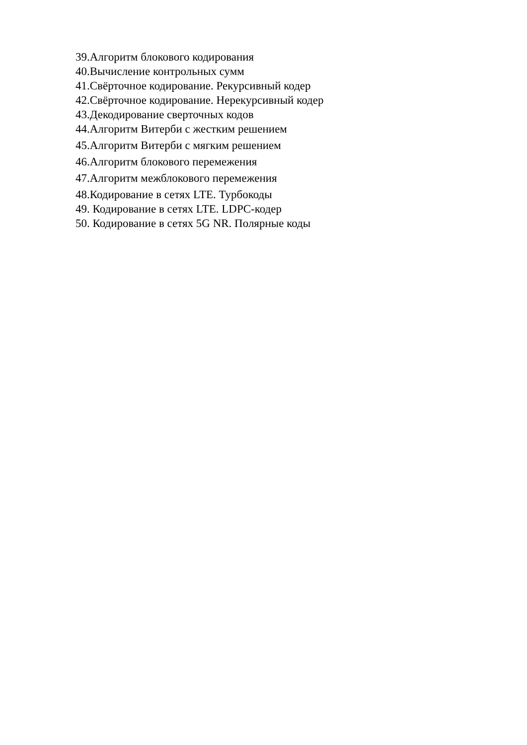39.Алгоритм блокового кодирования
40.Вычисление контрольных сумм
41.Свёрточное кодирование. Рекурсивный кодер
42.Свёрточное кодирование. Нерекурсивный кодер
43.Декодирование сверточных кодов
44.Алгоритм Витерби с жестким решением
45.Алгоритм Витерби с мягким решением
46.Алгоритм блокового перемежения
47.Алгоритм межблокового перемежения
48.Кодирование в сетях LTE. Турбокоды
49. Кодирование в сетях LTE. LDPC-кодер
50. Кодирование в сетях 5G NR. Полярные коды